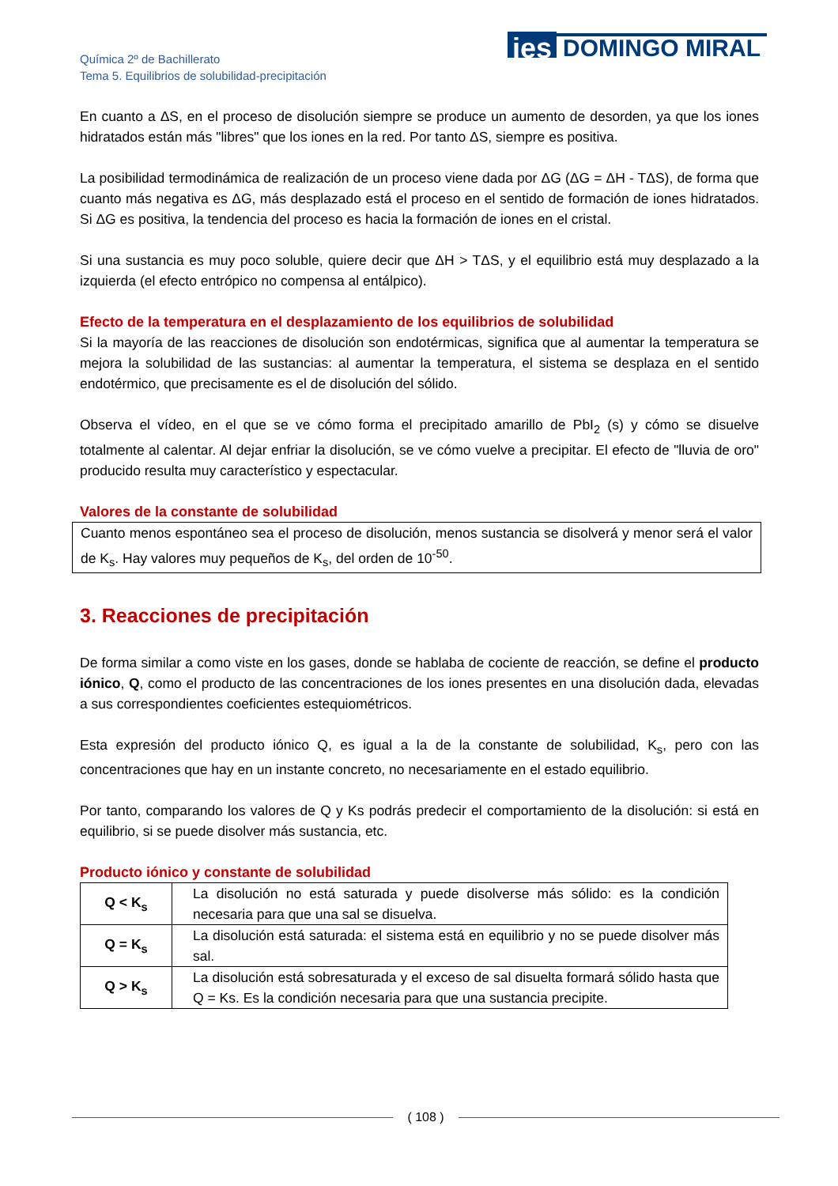Química 2º de Bachillerato
Tema 5. Equilibrios de solubilidad-precipitación
ies
DOMINGO MIRAL
En cuanto a ΔS, en el proceso de disolución siempre se produce un aumento de desorden, ya que los iones hidratados están más "libres" que los iones en la red. Por tanto ΔS, siempre es positiva.
La posibilidad termodinámica de realización de un proceso viene dada por ΔG (ΔG = ΔH - TΔS), de forma que cuanto más negativa es ΔG, más desplazado está el proceso en el sentido de formación de iones hidratados. Si ΔG es positiva, la tendencia del proceso es hacia la formación de iones en el cristal.
Si una sustancia es muy poco soluble, quiere decir que ΔH > TΔS, y el equilibrio está muy desplazado a la izquierda (el efecto entrópico no compensa al entálpico).
Efecto de la temperatura en el desplazamiento de los equilibrios de solubilidad
Si la mayoría de las reacciones de disolución son endotérmicas, significa que al aumentar la temperatura se mejora la solubilidad de las sustancias: al aumentar la temperatura, el sistema se desplaza en el sentido endotérmico, que precisamente es el de disolución del sólido.
Observa el vídeo, en el que se ve cómo forma el precipitado amarillo de PbI<sub>2</sub> (s) y cómo se disuelve totalmente al calentar. Al dejar enfriar la disolución, se ve cómo vuelve a precipitar. El efecto de "lluvia de oro" producido resulta muy característico y espectacular.
Valores de la constante de solubilidad
Cuanto menos espontáneo sea el proceso de disolución, menos sustancia se disolverá y menor será el valor de K<sub>s</sub>. Hay valores muy pequeños de K<sub>s</sub>, del orden de 10<sup>-50</sup>.
3. Reacciones de precipitación
De forma similar a como viste en los gases, donde se hablaba de cociente de reacción, se define el producto iónico, Q, como el producto de las concentraciones de los iones presentes en una disolución dada, elevadas a sus correspondientes coeficientes estequiométricos.
Esta expresión del producto iónico Q, es igual a la de la constante de solubilidad, K<sub>s</sub>, pero con las concentraciones que hay en un instante concreto, no necesariamente en el estado equilibrio.
Por tanto, comparando los valores de Q y Ks podrás predecir el comportamiento de la disolución: si está en equilibrio, si se puede disolver más sustancia, etc.
Producto iónico y constante de solubilidad
| Q < K<sub>s</sub> | La disolución no está saturada y puede disolverse más sólido: es la condición necesaria para que una sal se disuelva. |
| Q = K<sub>s</sub> | La disolución está saturada: el sistema está en equilibrio y no se puede disolver más sal. |
| Q > K<sub>s</sub> | La disolución está sobresaturada y el exceso de sal disuelta formará sólido hasta que Q = Ks. Es la condición necesaria para que una sustancia precipite. |
( 108 )